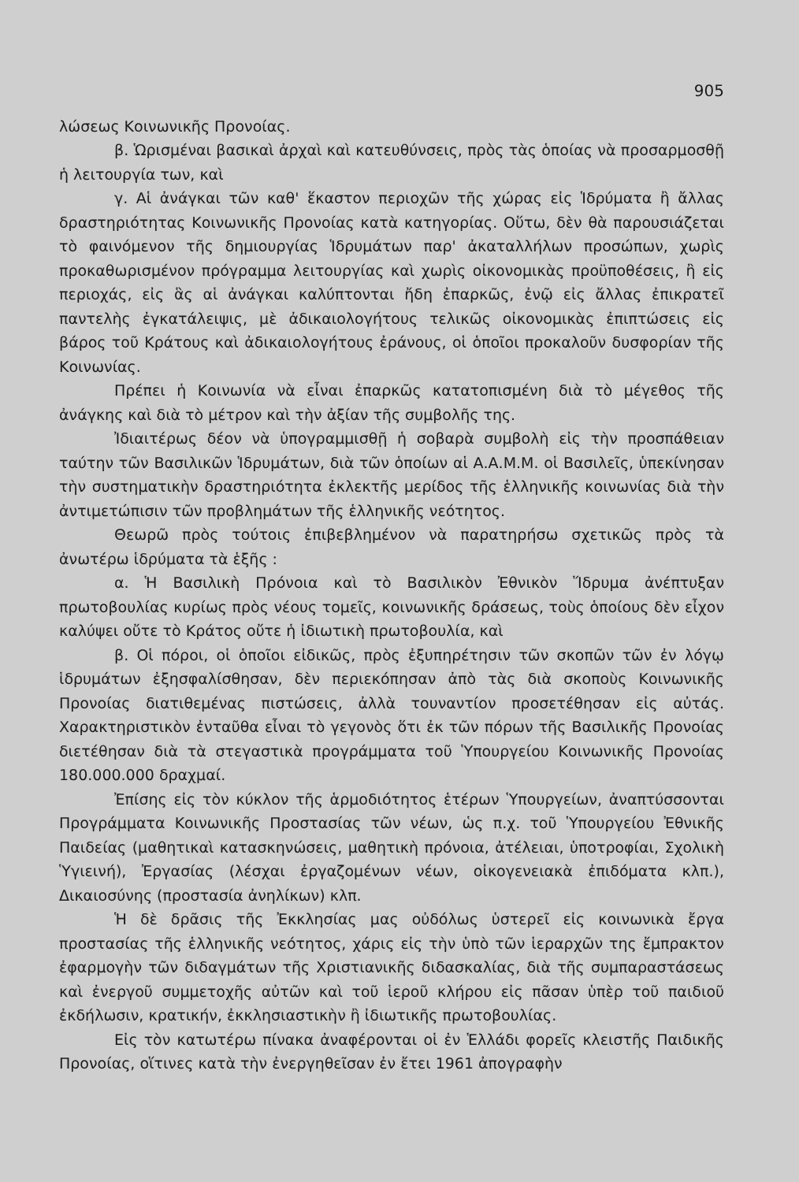905
λώσεως Κοινωνικῆς Προνοίας.
β. Ὡρισμέναι βασικαὶ ἀρχαὶ καὶ κατευθύνσεις, πρὸς τὰς ὁποίας νὰ προσαρμοσθῇ ἡ λειτουργία των, καὶ
γ. Αἱ ἀνάγκαι τῶν καθ' ἕκαστον περιοχῶν τῆς χώρας εἰς Ἱδρύματα ἢ ἄλλας δραστηριότητας Κοινωνικῆς Προνοίας κατὰ κατηγορίας. Οὕτω, δὲν θὰ παρουσιάζεται τὸ φαινόμενον τῆς δημιουργίας Ἱδρυμάτων παρ' ἀκαταλλήλων προσώπων, χωρὶς προκαθωρισμένον πρόγραμμα λειτουργίας καὶ χωρὶς οἰκονομικὰς προϋποθέσεις, ἢ εἰς περιοχάς, εἰς ἃς αἱ ἀνάγκαι καλύπτονται ἤδη ἐπαρκῶς, ἐνῷ εἰς ἄλλας ἐπικρατεῖ παντελὴς ἐγκατάλειψις, μὲ ἀδικαιολογήτους τελικῶς οἰκονομικὰς ἐπιπτώσεις εἰς βάρος τοῦ Κράτους καὶ ἀδικαιολογήτους ἐράνους, οἱ ὁποῖοι προκαλοῦν δυσφορίαν τῆς Κοινωνίας.
Πρέπει ἡ Κοινωνία νὰ εἶναι ἐπαρκῶς κατατοπισμένη διὰ τὸ μέγεθος τῆς ἀνάγκης καὶ διὰ τὸ μέτρον καὶ τὴν ἀξίαν τῆς συμβολῆς της.
Ἰδιαιτέρως δέον νὰ ὑπογραμμισθῇ ἡ σοβαρὰ συμβολὴ εἰς τὴν προσπάθειαν ταύτην τῶν Βασιλικῶν Ἱδρυμάτων, διὰ τῶν ὁποίων αἱ Α.Α.Μ.Μ. οἱ Βασιλεῖς, ὑπεκίνησαν τὴν συστηματικὴν δραστηριότητα ἐκλεκτῆς μερίδος τῆς ἑλληνικῆς κοινωνίας διὰ τὴν ἀντιμετώπισιν τῶν προβλημάτων τῆς ἑλληνικῆς νεότητος.
Θεωρῶ πρὸς τούτοις ἐπιβεβλημένον νὰ παρατηρήσω σχετικῶς πρὸς τὰ ἀνωτέρω ἱδρύματα τὰ ἑξῆς :
α. Ἡ Βασιλικὴ Πρόνοια καὶ τὸ Βασιλικὸν Ἐθνικὸν Ἵδρυμα ἀνέπτυξαν πρωτοβουλίας κυρίως πρὸς νέους τομεῖς, κοινωνικῆς δράσεως, τοὺς ὁποίους δὲν εἶχον καλύψει οὔτε τὸ Κράτος οὔτε ἡ ἰδιωτικὴ πρωτοβουλία, καὶ
β. Οἱ πόροι, οἱ ὁποῖοι εἰδικῶς, πρὸς ἐξυπηρέτησιν τῶν σκοπῶν τῶν ἐν λόγῳ ἱδρυμάτων ἐξησφαλίσθησαν, δὲν περιεκόπησαν ἀπὸ τὰς διὰ σκοποὺς Κοινωνικῆς Προνοίας διατιθεμένας πιστώσεις, ἀλλὰ τουναντίον προσετέθησαν εἰς αὐτάς. Χαρακτηριστικὸν ἐνταῦθα εἶναι τὸ γεγονὸς ὅτι ἐκ τῶν πόρων τῆς Βασιλικῆς Προνοίας διετέθησαν διὰ τὰ στεγαστικὰ προγράμματα τοῦ Ὑπουργείου Κοινωνικῆς Προνοίας 180.000.000 δραχμαί.
Ἐπίσης εἰς τὸν κύκλον τῆς ἁρμοδιότητος ἑτέρων Ὑπουργείων, ἀναπτύσσονται Προγράμματα Κοινωνικῆς Προστασίας τῶν νέων, ὡς π.χ. τοῦ Ὑπουργείου Ἐθνικῆς Παιδείας (μαθητικαὶ κατασκηνώσεις, μαθητικὴ πρόνοια, ἀτέλειαι, ὑποτροφίαι, Σχολικὴ Ὑγιεινή), Ἐργασίας (λέσχαι ἐργαζομένων νέων, οἰκογενειακὰ ἐπιδόματα κλπ.), Δικαιοσύνης (προστασία ἀνηλίκων) κλπ.
Ἡ δὲ δρᾶσις τῆς Ἐκκλησίας μας οὐδόλως ὑστερεῖ εἰς κοινωνικὰ ἔργα προστασίας τῆς ἑλληνικῆς νεότητος, χάρις εἰς τὴν ὑπὸ τῶν ἱεραρχῶν της ἔμπρακτον ἐφαρμογὴν τῶν διδαγμάτων τῆς Χριστιανικῆς διδασκαλίας, διὰ τῆς συμπαραστάσεως καὶ ἐνεργοῦ συμμετοχῆς αὐτῶν καὶ τοῦ ἱεροῦ κλήρου εἰς πᾶσαν ὑπὲρ τοῦ παιδιοῦ ἐκδήλωσιν, κρατικήν, ἐκκλησιαστικὴν ἢ ἰδιωτικῆς πρωτοβουλίας.
Εἰς τὸν κατωτέρω πίνακα ἀναφέρονται οἱ ἐν Ἑλλάδι φορεῖς κλειστῆς Παιδικῆς Προνοίας, οἵτινες κατὰ τὴν ἐνεργηθεῖσαν ἐν ἔτει 1961 ἀπογραφὴν